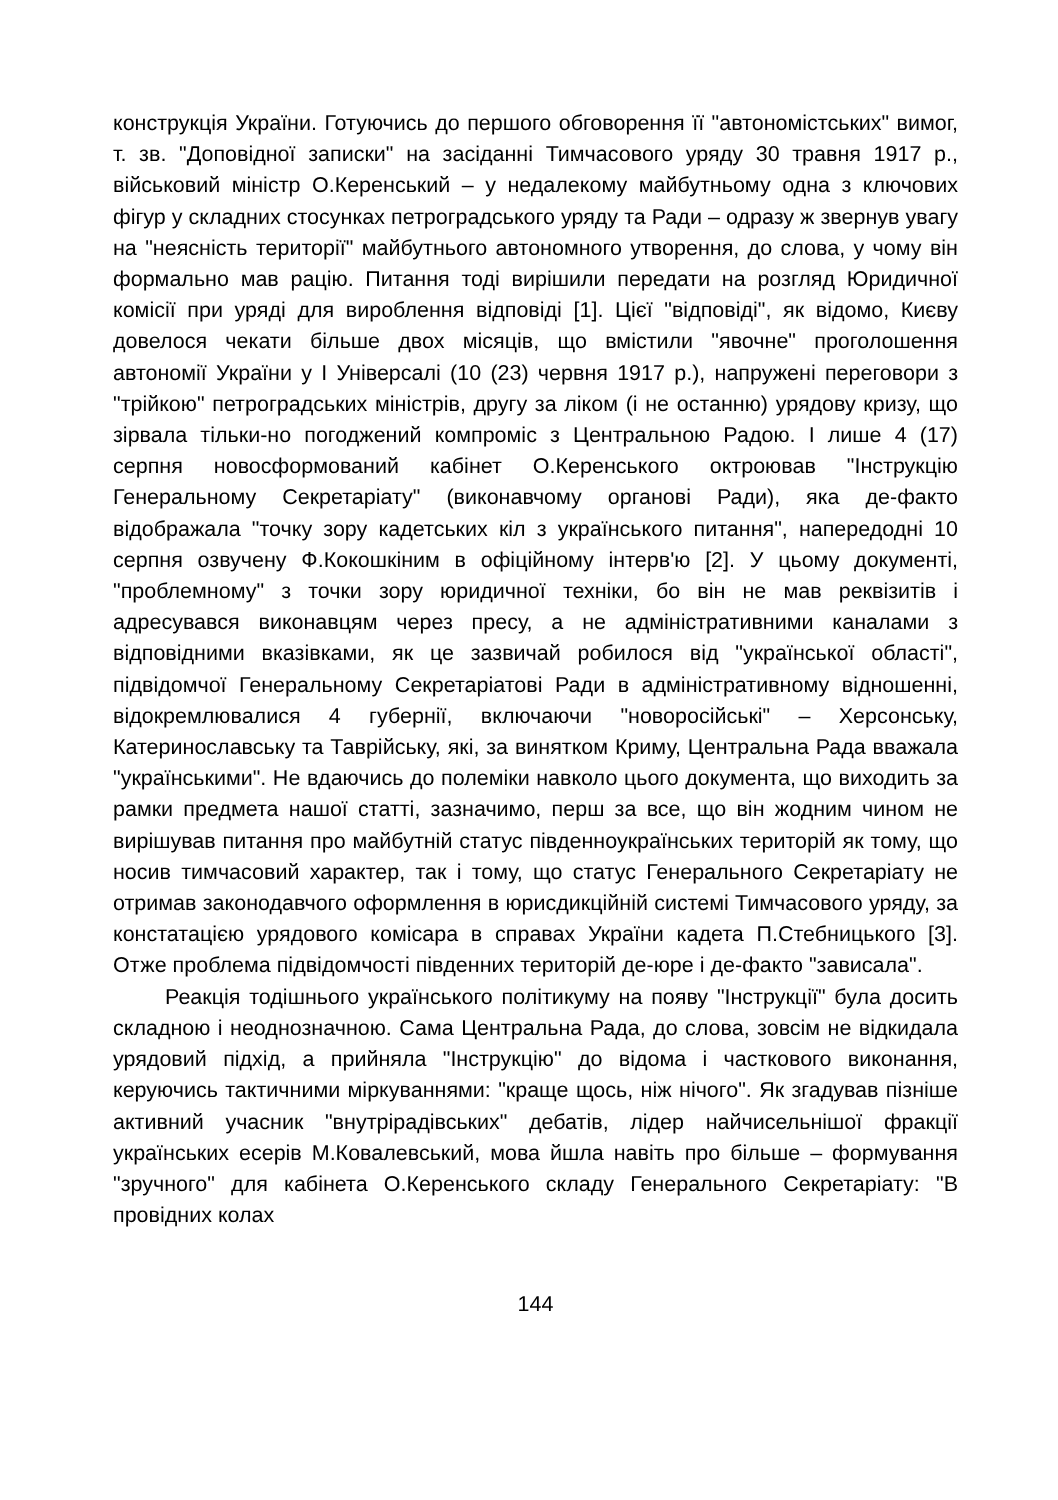конструкція України. Готуючись до першого обговорення її "автономістських" вимог, т. зв. "Доповідної записки" на засіданні Тимчасового уряду 30 травня 1917 р., військовий міністр О.Керенський – у недалекому майбутньому одна з ключових фігур у складних стосунках петроградського уряду та Ради – одразу ж звернув увагу на "неясність території" майбутнього автономного утворення, до слова, у чому він формально мав рацію. Питання тоді вирішили передати на розгляд Юридичної комісії при уряді для вироблення відповіді [1]. Цієї "відповіді", як відомо, Києву довелося чекати більше двох місяців, що вмістили "явочне" проголошення автономії України у І Універсалі (10 (23) червня 1917 р.), напружені переговори з "трійкою" петроградських міністрів, другу за ліком (і не останню) урядову кризу, що зірвала тільки-но погоджений компроміс з Центральною Радою. І лише 4 (17) серпня новосформований кабінет О.Керенського октроював "Інструкцію Генеральному Секретаріату" (виконавчому органові Ради), яка де-факто відображала "точку зору кадетських кіл з українського питання", напередодні 10 серпня озвучену Ф.Кокошкіним в офіційному інтерв'ю [2]. У цьому документі, "проблемному" з точки зору юридичної техніки, бо він не мав реквізитів і адресувався виконавцям через пресу, а не адміністративними каналами з відповідними вказівками, як це зазвичай робилося від "української області", підвідомчої Генеральному Секретаріатові Ради в адміністративному відношенні, відокремлювалися 4 губернії, включаючи "новоросійські" – Херсонську, Катеринославську та Таврійську, які, за винятком Криму, Центральна Рада вважала "українськими". Не вдаючись до полеміки навколо цього документа, що виходить за рамки предмета нашої статті, зазначимо, перш за все, що він жодним чином не вирішував питання про майбутній статус південноукраїнських територій як тому, що носив тимчасовий характер, так і тому, що статус Генерального Секретаріату не отримав законодавчого оформлення в юрисдикційній системі Тимчасового уряду, за констатацією урядового комісара в справах України кадета П.Стебницького [3]. Отже проблема підвідомчості південних територій де-юре і де-факто "зависала".
Реакція тодішнього українського політикуму на появу "Інструкції" була досить складною і неоднозначною. Сама Центральна Рада, до слова, зовсім не відкидала урядовий підхід, а прийняла "Інструкцію" до відома і часткового виконання, керуючись тактичними міркуваннями: "краще щось, ніж нічого". Як згадував пізніше активний учасник "внутрірадівських" дебатів, лідер найчисельнішої фракції українських есерів М.Ковалевський, мова йшла навіть про більше – формування "зручного" для кабінета О.Керенського складу Генерального Секретаріату: "В провідних колах
144